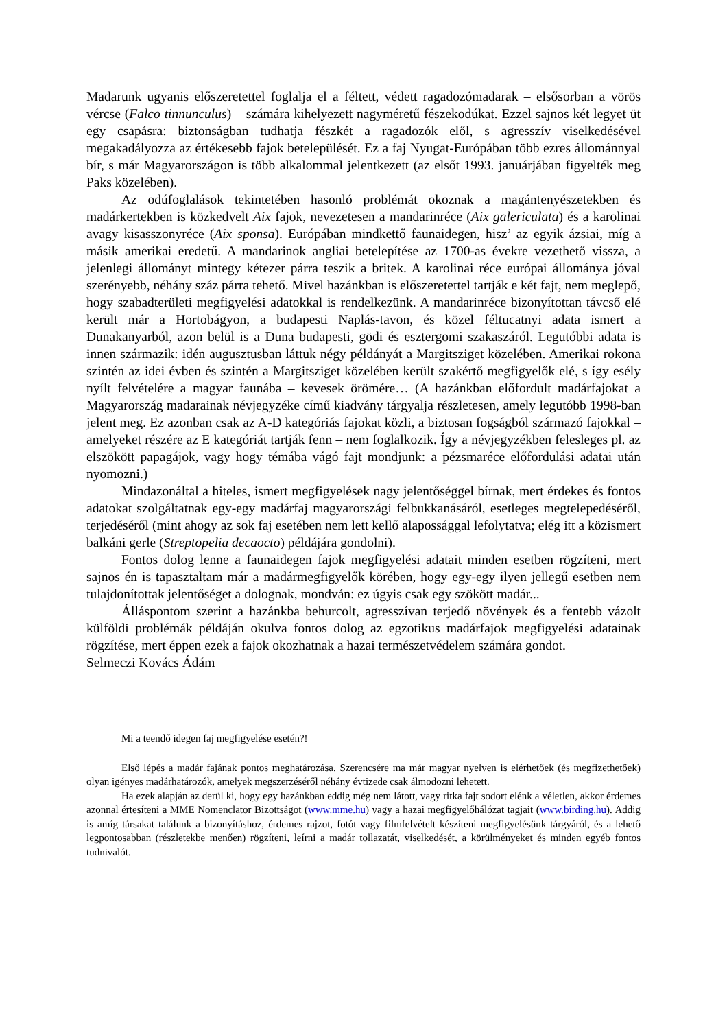Madarunk ugyanis előszeretettel foglalja el a féltett, védett ragadozómadarak – elsősorban a vörös vércse (Falco tinnunculus) – számára kihelyezett nagyméretű fészekodúkat. Ezzel sajnos két legyet üt egy csapásra: biztonságban tudhatja fészkét a ragadozók elől, s agresszív viselkedésével megakadályozza az értékesebb fajok betelepülését. Ez a faj Nyugat-Európában több ezres állománnyal bír, s már Magyarországon is több alkalommal jelentkezett (az elsőt 1993. januárjában figyelték meg Paks közelében).
Az odúfoglalások tekintetében hasonló problémát okoznak a magántenyészetekben és madárkertekben is közkedvelt Aix fajok, nevezetesen a mandarinréce (Aix galericulata) és a karolinai avagy kisasszonyréce (Aix sponsa). Európában mindkettő faunaidegen, hisz’ az egyik ázsiai, míg a másik amerikai eredetű. A mandarinok angliai betelepítése az 1700-as évekre vezethető vissza, a jelenlegi állományt mintegy kétezer párra teszik a britek. A karolinai réce európai állománya jóval szerényebb, néhány száz párra tehető. Mivel hazánkban is előszeretettel tartják e két fajt, nem meglepő, hogy szabadterületi megfigyelési adatokkal is rendelkezünk. A mandarinréce bizonyítottan távcső elé került már a Hortobágyon, a budapesti Naplás-tavon, és közel féltucatnyi adata ismert a Dunakanyarból, azon belül is a Duna budapesti, gödi és esztergomi szakaszáról. Legutóbbi adata is innen származik: idén augusztusban láttuk négy példányát a Margitsziget közelében. Amerikai rokona szintén az idei évben és szintén a Margitsziget közelében került szakértő megfigyelők elé, s így esély nyílt felvételére a magyar faunába – kevesek örömére… (A hazánkban előfordult madárfajokat a Magyarország madarainak névjegyzéke című kiadvány tárgyalja részletesen, amely legutóbb 1998-ban jelent meg. Ez azonban csak az A-D kategóriás fajokat közli, a biztosan fogságból származó fajokkal – amelyeket részére az E kategóriát tartják fenn – nem foglalkozik. Így a névjegyzékben felesleges pl. az elszökött papagájok, vagy hogy témába vágó fajt mondjunk: a pézsmaréce előfordulási adatai után nyomozni.)
Mindazonáltal a hiteles, ismert megfigyelések nagy jelentőséggel bírnak, mert érdekes és fontos adatokat szolgáltatnak egy-egy madárfaj magyarországi felbukkanásáról, esetleges megtelepedéséről, terjedéséről (mint ahogy az sok faj esetében nem lett kellő alapossággal lefolytatva; elég itt a közismert balkáni gerle (Streptopelia decaocto) példájára gondolni).
Fontos dolog lenne a faunaidegen fajok megfigyelési adatait minden esetben rögzíteni, mert sajnos én is tapasztaltam már a madármegfigyelők körében, hogy egy-egy ilyen jellegű esetben nem tulajdonítottak jelentőséget a dolognak, mondván: ez úgyis csak egy szökött madár...
Álláspontom szerint a hazánkba behurcolt, agresszívan terjedő növények és a fentebb vázolt külföldi problémák példáján okulva fontos dolog az egzotikus madárfajok megfigyelési adatainak rögzítése, mert éppen ezek a fajok okozhatnak a hazai természetvédelem számára gondot.
Selmeczi Kovács Ádám
Mi a teendő idegen faj megfigyelése esetén?!
Első lépés a madár fajának pontos meghatározása. Szerencsére ma már magyar nyelven is elérhetőek (és megfizethetőek) olyan igényes madárhatározók, amelyek megszerzéséről néhány évtizede csak álmodozni lehetett.
Ha ezek alapján az derül ki, hogy egy hazánkban eddig még nem látott, vagy ritka fajt sodort elénk a véletlen, akkor érdemes azonnal értesíteni a MME Nomenclator Bizottságot (www.mme.hu) vagy a hazai megfigyelőhálózat tagjait (www.birding.hu). Addig is amíg társakat találunk a bizonyításhoz, érdemes rajzot, fotót vagy filmfelvételt készíteni megfigyelésünk tárgyáról, és a lehető legpontosabban (részletekbe menően) rögzíteni, leírni a madár tollazatát, viselkedését, a körülményeket és minden egyéb fontos tudnivalót.